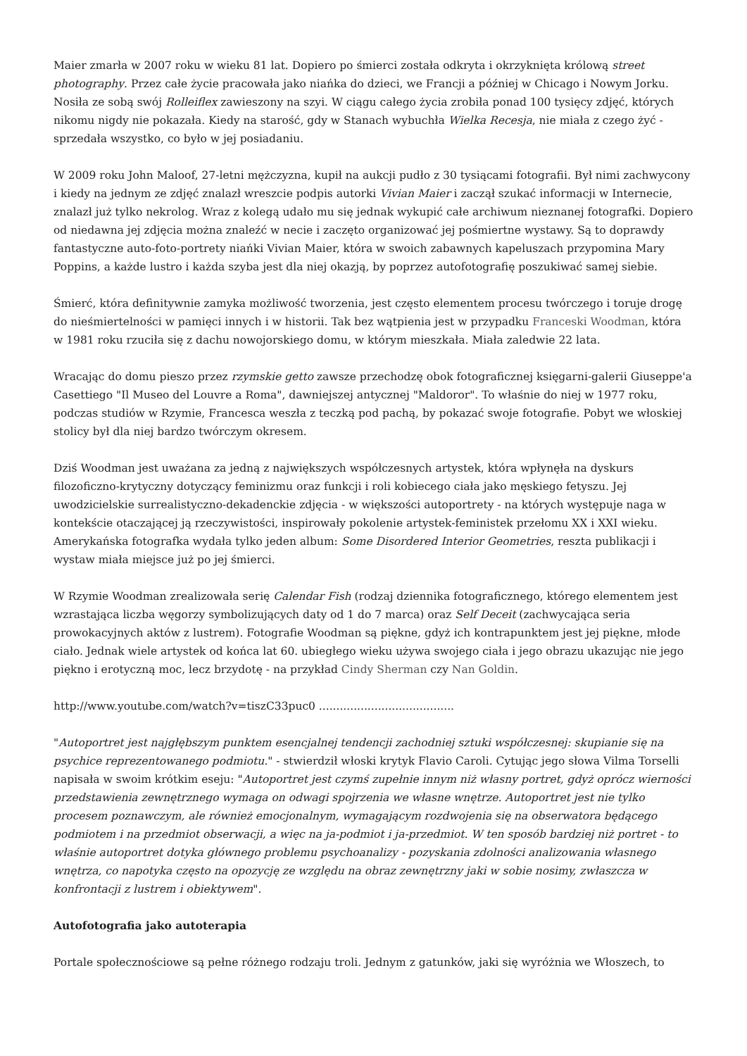Maier zmarła w 2007 roku w wieku 81 lat. Dopiero po śmierci została odkryta i okrzyknięta królową street photography. Przez całe życie pracowała jako niańka do dzieci, we Francji a później w Chicago i Nowym Jorku. Nosiła ze sobą swój Rolleiflex zawieszony na szyi. W ciągu całego życia zrobiła ponad 100 tysięcy zdjęć, których nikomu nigdy nie pokazała. Kiedy na starość, gdy w Stanach wybuchła Wielka Recesja, nie miała z czego żyć - sprzedała wszystko, co było w jej posiadaniu.
W 2009 roku John Maloof, 27-letni mężczyzna, kupił na aukcji pudło z 30 tysiącami fotografii. Był nimi zachwycony i kiedy na jednym ze zdjęć znalazł wreszcie podpis autorki Vivian Maier i zaczął szukać informacji w Internecie, znalazł już tylko nekrolog. Wraz z kolegą udało mu się jednak wykupić całe archiwum nieznanej fotografki. Dopiero od niedawna jej zdjęcia można znaleźć w necie i zaczęto organizować jej pośmiertne wystawy. Są to doprawdy fantastyczne auto-foto-portrety niańki Vivian Maier, która w swoich zabawnych kapeluszach przypomina Mary Poppins, a każde lustro i każda szyba jest dla niej okazją, by poprzez autofotografię poszukiwać samej siebie.
Śmierć, która definitywnie zamyka możliwość tworzenia, jest często elementem procesu twórczego i toruje drogę do nieśmiertelności w pamięci innych i w historii. Tak bez wątpienia jest w przypadku Franceski Woodman, która w 1981 roku rzuciła się z dachu nowojorskiego domu, w którym mieszkała. Miała zaledwie 22 lata.
Wracając do domu pieszo przez rzymskie getto zawsze przechodzę obok fotograficznej księgarni-galerii Giuseppe'a Casettiego "Il Museo del Louvre a Roma", dawniejszej antycznej "Maldoror". To właśnie do niej w 1977 roku, podczas studiów w Rzymie, Francesca weszła z teczką pod pachą, by pokazać swoje fotografie. Pobyt we włoskiej stolicy był dla niej bardzo twórczym okresem.
Dziś Woodman jest uważana za jedną z największych współczesnych artystek, która wpłynęła na dyskurs filozoficzno-krytyczny dotyczący feminizmu oraz funkcji i roli kobiecego ciała jako męskiego fetyszu. Jej uwodzicielskie surrealistyczno-dekadenckie zdjęcia - w większości autoportrety - na których występuje naga w kontekście otaczającej ją rzeczywistości, inspirowały pokolenie artystek-feministek przełomu XX i XXI wieku. Amerykańska fotografka wydała tylko jeden album: Some Disordered Interior Geometries, reszta publikacji i wystaw miała miejsce już po jej śmierci.
W Rzymie Woodman zrealizowała serię Calendar Fish (rodzaj dziennika fotograficznego, którego elementem jest wzrastająca liczba węgorzy symbolizujących daty od 1 do 7 marca) oraz Self Deceit (zachwycająca seria prowokacyjnych aktów z lustrem). Fotografie Woodman są piękne, gdyż ich kontrapunktem jest jej piękne, młode ciało. Jednak wiele artystek od końca lat 60. ubiegłego wieku używa swojego ciała i jego obrazu ukazując nie jego piękno i erotyczną moc, lecz brzydotę - na przykład Cindy Sherman czy Nan Goldin.
http://www.youtube.com/watch?v=tiszC33puc0 .......................................
"Autoportret jest najgłębszym punktem esencjalnej tendencji zachodniej sztuki współczesnej: skupianie się na psychice reprezentowanego podmiotu." - stwierdził włoski krytyk Flavio Caroli. Cytując jego słowa Vilma Torselli napisała w swoim krótkim eseju: "Autoportret jest czymś zupełnie innym niż własny portret, gdyż oprócz wierności przedstawienia zewnętrznego wymaga on odwagi spojrzenia we własne wnętrze. Autoportret jest nie tylko procesem poznawczym, ale również emocjonalnym, wymagającym rozdwojenia się na obserwatora będącego podmiotem i na przedmiot obserwacji, a więc na ja-podmiot i ja-przedmiot. W ten sposób bardziej niż portret - to właśnie autoportret dotyka głównego problemu psychoanalizy - pozyskania zdolności analizowania własnego wnętrza, co napotyka często na opozycję ze względu na obraz zewnętrzny jaki w sobie nosimy, zwłaszcza w konfrontacji z lustrem i obiektywem".
Autofotografia jako autoterapia
Portale społecznościowe są pełne różnego rodzaju troli. Jednym z gatunków, jaki się wyróżnia we Włoszech, to